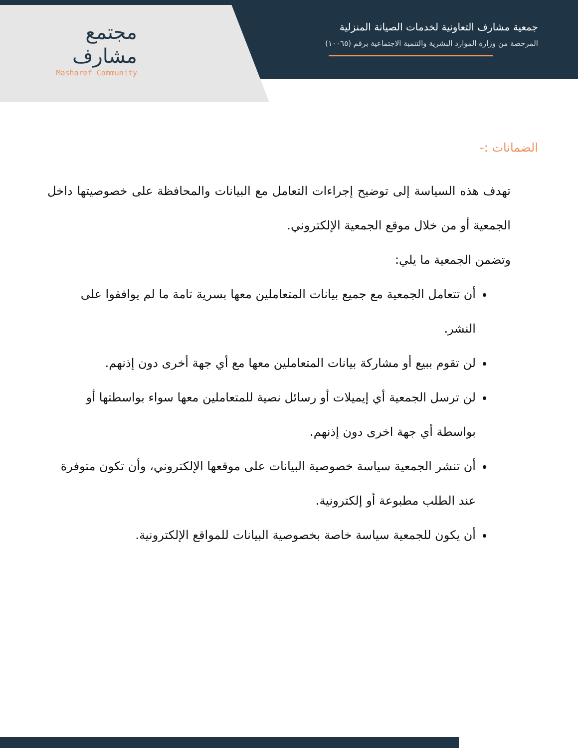مجتمع
مشارف
Masharef Community
جمعية مشارف التعاونية لخدمات الصيانة المنزلية
المرخصة من وزارة الموارد البشرية والتنمية الاجتماعية برقم (١٠٠٦٥)
الضمانات :-
تهدف هذه السياسة إلى توضيح إجراءات التعامل مع البيانات والمحافظة على خصوصيتها داخل الجمعية أو من خلال موقع الجمعية الإلكتروني.
وتضمن الجمعية ما يلي:
أن تتعامل الجمعية مع جميع بيانات المتعاملين معها بسرية تامة ما لم يوافقوا على النشر.
لن تقوم ببيع أو مشاركة بيانات المتعاملين معها مع أي جهة أخرى دون إذنهم.
لن ترسل الجمعية أي إيميلات أو رسائل نصية للمتعاملين معها سواء بواسطتها أو بواسطة أي جهة اخرى دون إذنهم.
أن تنشر الجمعية سياسة خصوصية البيانات على موقعها الإلكتروني، وأن تكون متوفرة عند الطلب مطبوعة أو إلكترونية.
أن يكون للجمعية سياسة خاصة بخصوصية البيانات للمواقع الإلكترونية.